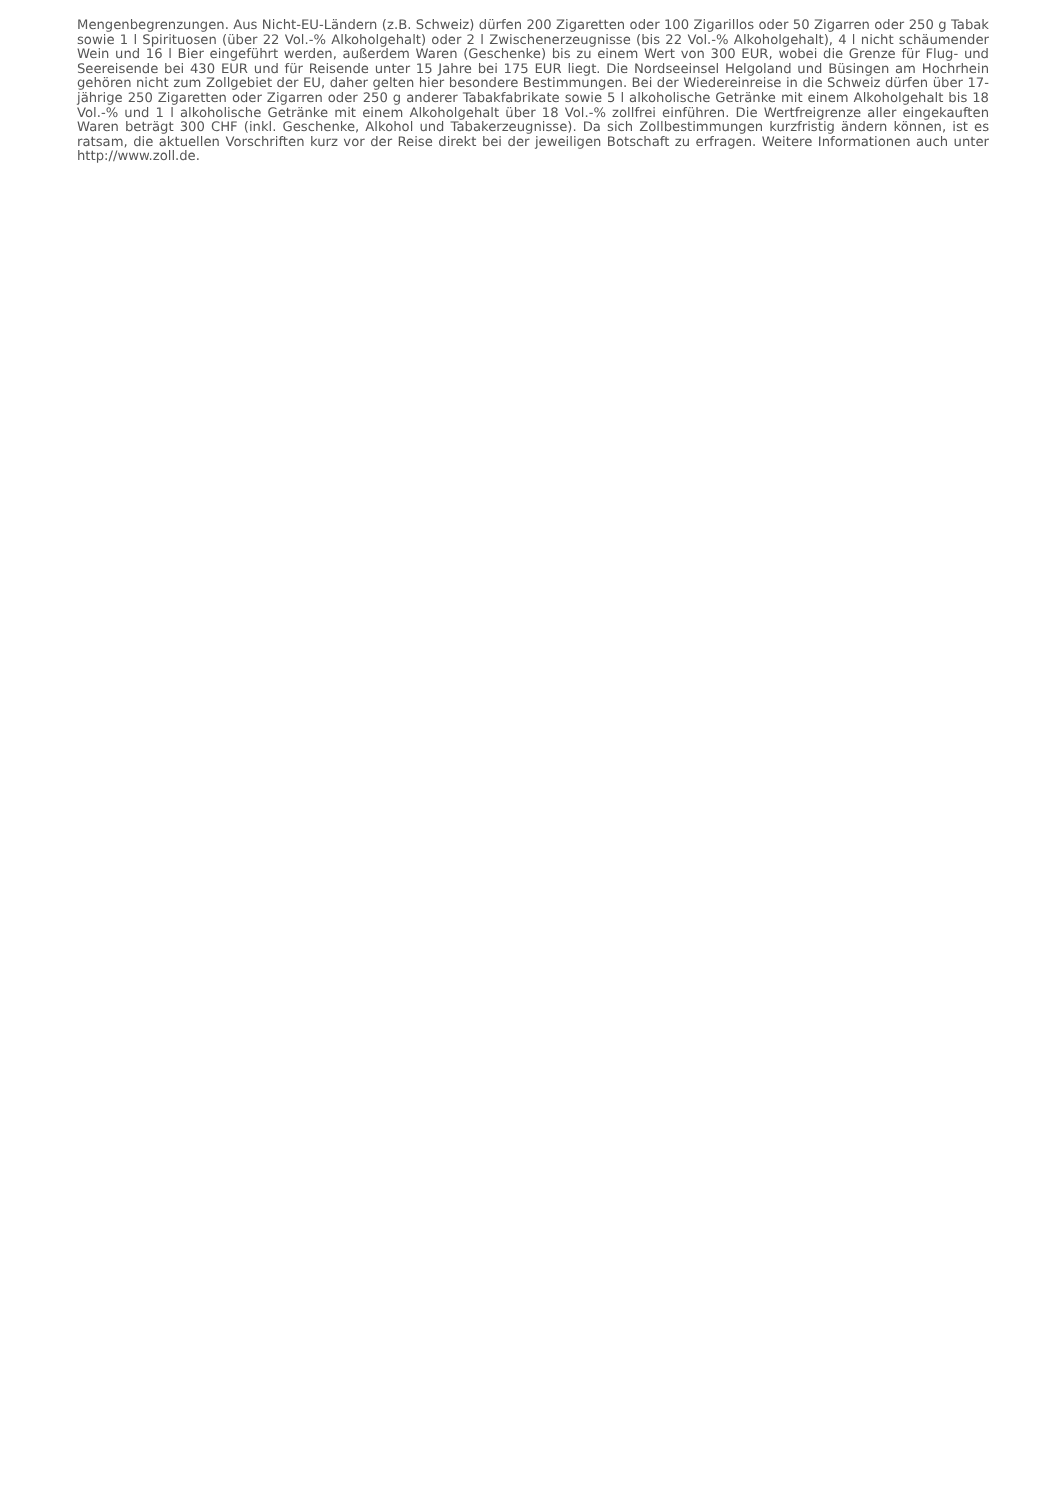Mengenbegrenzungen. Aus Nicht-EU-Ländern (z.B. Schweiz) dürfen 200 Zigaretten oder 100 Zigarillos oder 50 Zigarren oder 250 g Tabak sowie 1 l Spirituosen (über 22 Vol.-% Alkoholgehalt) oder 2 l Zwischenerzeugnisse (bis 22 Vol.-% Alkoholgehalt), 4 l nicht schäumender Wein und 16 l Bier eingeführt werden, außerdem Waren (Geschenke) bis zu einem Wert von 300 EUR, wobei die Grenze für Flug- und Seereisende bei 430 EUR und für Reisende unter 15 Jahre bei 175 EUR liegt. Die Nordseeinsel Helgoland und Büsingen am Hochrhein gehören nicht zum Zollgebiet der EU, daher gelten hier besondere Bestimmungen. Bei der Wiedereinreise in die Schweiz dürfen über 17-jährige 250 Zigaretten oder Zigarren oder 250 g anderer Tabakfabrikate sowie 5 l alkoholische Getränke mit einem Alkoholgehalt bis 18 Vol.-% und 1 l alkoholische Getränke mit einem Alkoholgehalt über 18 Vol.-% zollfrei einführen. Die Wertfreigrenze aller eingekauften Waren beträgt 300 CHF (inkl. Geschenke, Alkohol und Tabakerzeugnisse). Da sich Zollbestimmungen kurzfristig ändern können, ist es ratsam, die aktuellen Vorschriften kurz vor der Reise direkt bei der jeweiligen Botschaft zu erfragen. Weitere Informationen auch unter http://www.zoll.de.